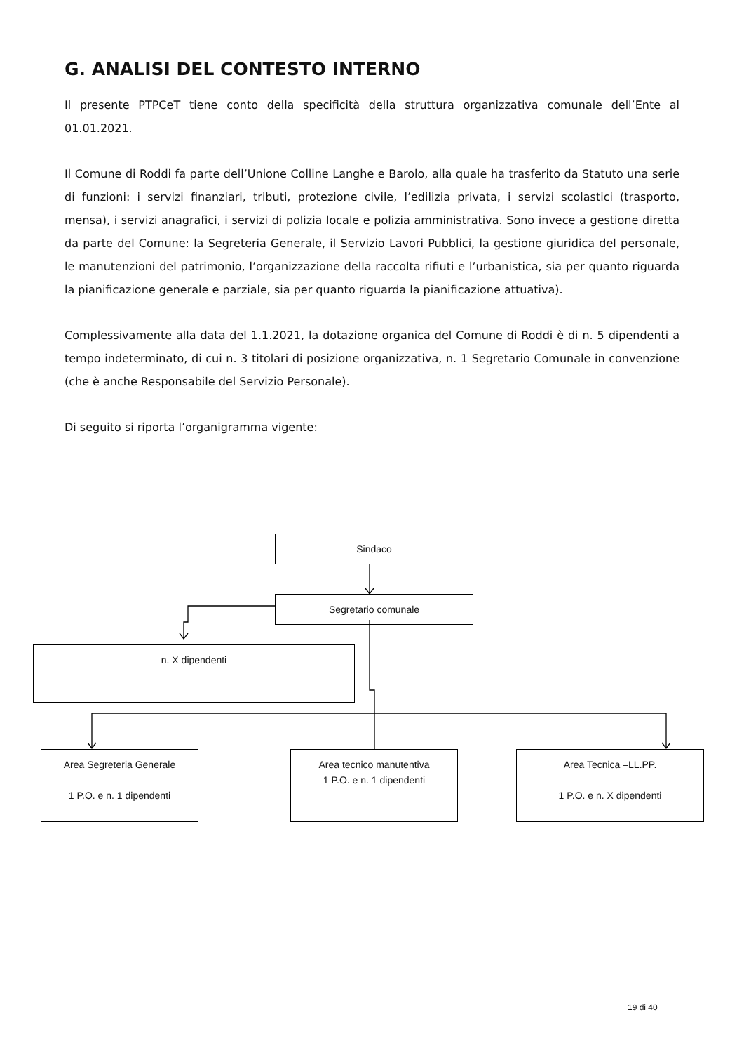G. ANALISI DEL CONTESTO INTERNO
Il presente PTPCeT tiene conto della specificità della struttura organizzativa comunale dell’Ente al 01.01.2021.
Il Comune di Roddi fa parte dell’Unione Colline Langhe e Barolo, alla quale ha trasferito da Statuto una serie di funzioni: i servizi finanziari, tributi, protezione civile, l’edilizia privata, i servizi scolastici (trasporto, mensa), i servizi anagrafici, i servizi di polizia locale e polizia amministrativa. Sono invece a gestione diretta da parte del Comune: la Segreteria Generale, il Servizio Lavori Pubblici, la gestione giuridica del personale, le manutenzioni del patrimonio, l’organizzazione della raccolta rifiuti e l’urbanistica, sia per quanto riguarda la pianificazione generale e parziale, sia per quanto riguarda la pianificazione attuativa).
Complessivamente alla data del 1.1.2021, la dotazione organica del Comune di Roddi è di n. 5 dipendenti a tempo indeterminato, di cui n. 3 titolari di posizione organizzativa, n. 1 Segretario Comunale in convenzione (che è anche Responsabile del Servizio Personale).
Di seguito si riporta l’organigramma vigente:
Sindaco
Segretario comunale
n. X dipendenti
Area Segreteria Generale
1 P.O. e n. 1 dipendenti
Area tecnico manutentiva
1 P.O. e n. 1 dipendenti
Area Tecnica –LL.PP.
1 P.O. e n. X dipendenti
19 di 40